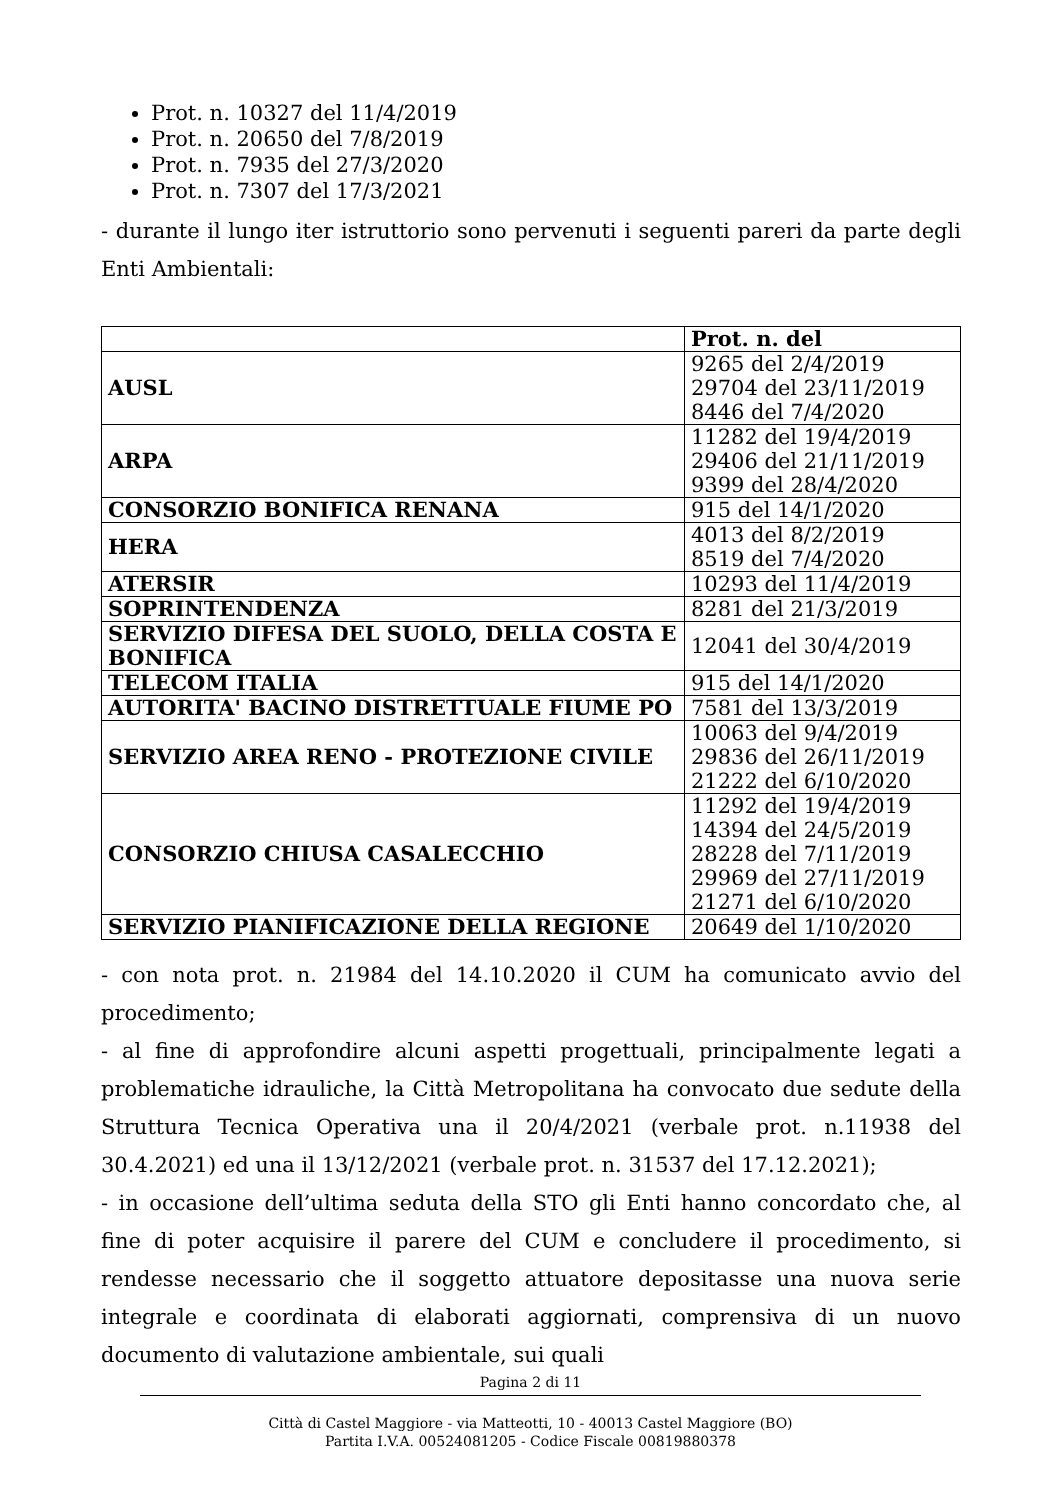Prot. n. 10327 del 11/4/2019
Prot. n. 20650 del 7/8/2019
Prot. n. 7935 del 27/3/2020
Prot. n. 7307 del 17/3/2021
- durante il lungo iter istruttorio sono pervenuti i seguenti pareri da parte degli Enti Ambientali:
| | Prot. n. del |
| --- | --- |
| AUSL | 9265 del 2/4/2019 29704 del 23/11/2019 8446 del 7/4/2020 |
| ARPA | 11282 del 19/4/2019 29406 del 21/11/2019 9399 del 28/4/2020 |
| CONSORZIO BONIFICA RENANA | 915 del 14/1/2020 |
| HERA | 4013 del 8/2/2019 8519 del 7/4/2020 |
| ATERSIR | 10293 del 11/4/2019 |
| SOPRINTENDENZA | 8281 del 21/3/2019 |
| SERVIZIO DIFESA DEL SUOLO, DELLA COSTA E BONIFICA | 12041 del 30/4/2019 |
| TELECOM ITALIA | 915 del 14/1/2020 |
| AUTORITA' BACINO DISTRETTUALE FIUME PO | 7581 del 13/3/2019 |
| SERVIZIO AREA RENO - PROTEZIONE CIVILE | 10063 del 9/4/2019 29836 del 26/11/2019 21222 del 6/10/2020 |
| CONSORZIO CHIUSA CASALECCHIO | 11292 del 19/4/2019 14394 del 24/5/2019 28228 del 7/11/2019 29969 del 27/11/2019 21271 del 6/10/2020 |
| SERVIZIO PIANIFICAZIONE DELLA REGIONE | 20649 del 1/10/2020 |
- con nota prot. n. 21984 del 14.10.2020 il CUM ha comunicato avvio del procedimento;
- al fine di approfondire alcuni aspetti progettuali, principalmente legati a problematiche idrauliche, la Città Metropolitana ha convocato due sedute della Struttura Tecnica Operativa una il 20/4/2021 (verbale prot. n.11938 del 30.4.2021) ed una il 13/12/2021 (verbale prot. n. 31537 del 17.12.2021);
- in occasione dell’ultima seduta della STO gli Enti hanno concordato che, al fine di poter acquisire il parere del CUM e concludere il procedimento, si rendesse necessario che il soggetto attuatore depositasse una nuova serie integrale e coordinata di elaborati aggiornati, comprensiva di un nuovo documento di valutazione ambientale, sui quali
Pagina 2 di 11
Città di Castel Maggiore - via Matteotti, 10 - 40013 Castel Maggiore (BO)
Partita I.V.A. 00524081205 - Codice Fiscale 00819880378